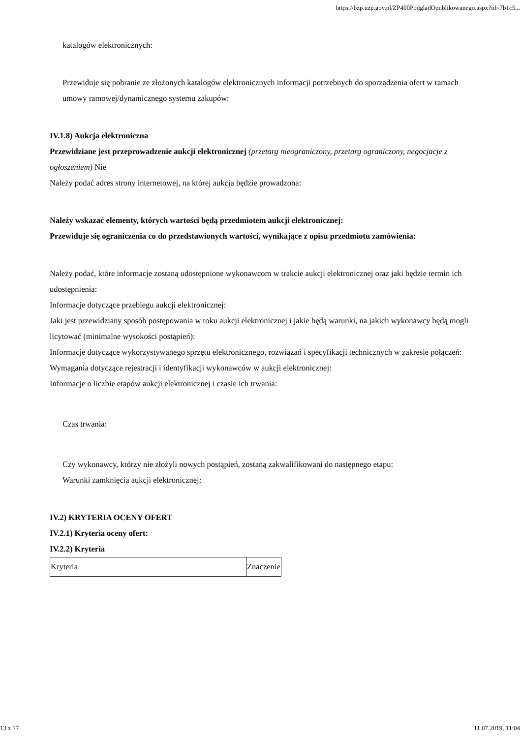https://bzp.uzp.gov.pl/ZP400PodgladOpublikowanego.aspx?id=7b1c5...
katalogów elektronicznych:
Przewiduje się pobranie ze złożonych katalogów elektronicznych informacji potrzebnych do sporządzenia ofert w ramach umowy ramowej/dynamicznego systemu zakupów:
IV.1.8) Aukcja elektroniczna
Przewidziane jest przeprowadzenie aukcji elektronicznej (przetarg nieograniczony, przetarg ograniczony, negocjacje z ogłoszeniem) Nie
Należy podać adres strony internetowej, na której aukcja będzie prowadzona:
Należy wskazać elementy, których wartości będą przedmiotem aukcji elektronicznej:
Przewiduje się ograniczenia co do przedstawionych wartości, wynikające z opisu przedmiotu zamówienia:
Należy podać, które informacje zostaną udostępnione wykonawcom w trakcie aukcji elektronicznej oraz jaki będzie termin ich udostępnienia:
Informacje dotyczące przebiegu aukcji elektronicznej:
Jaki jest przewidziany sposób postępowania w toku aukcji elektronicznej i jakie będą warunki, na jakich wykonawcy będą mogli licytować (minimalne wysokości postąpień):
Informacje dotyczące wykorzystywanego sprzętu elektronicznego, rozwiązań i specyfikacji technicznych w zakresie połączeń:
Wymagania dotyczące rejestracji i identyfikacji wykonawców w aukcji elektronicznej:
Informacje o liczbie etapów aukcji elektronicznej i czasie ich trwania:
Czas trwania:
Czy wykonawcy, którzy nie złożyli nowych postąpień, zostaną zakwalifikowani do następnego etapu:
Warunki zamknięcia aukcji elektronicznej:
IV.2) KRYTERIA OCENY OFERT
IV.2.1) Kryteria oceny ofert:
IV.2.2) Kryteria
| Kryteria | Znaczenie |
13 z 17 11.07.2019, 11:04